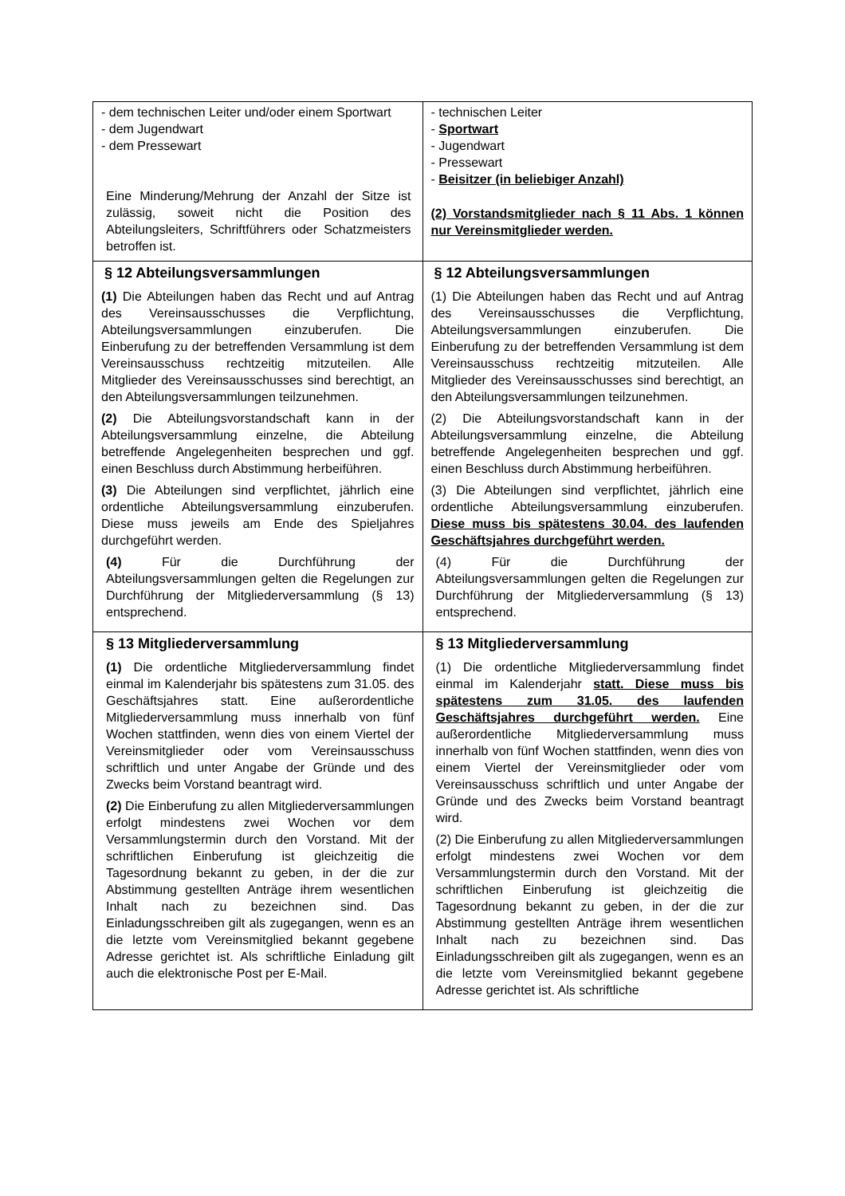| - dem technischen Leiter und/oder einem Sportwart - dem Jugendwart - dem Pressewart Eine Minderung/Mehrung der Anzahl der Sitze ist zulässig, soweit nicht die Position des Abteilungsleiters, Schriftführers oder Schatzmeisters betroffen ist. | - technischen Leiter - Sportwart - Jugendwart - Pressewart - Beisitzer (in beliebiger Anzahl) (2) Vorstandsmitglieder nach § 11 Abs. 1 können nur Vereinsmitglieder werden. |
| § 12 Abteilungsversammlungen (1) Die Abteilungen haben das Recht und auf Antrag des Vereinsausschusses die Verpflichtung, Abteilungsversammlungen einzuberufen. Die Einberufung zu der betreffenden Versammlung ist dem Vereinsausschuss rechtzeitig mitzuteilen. Alle Mitglieder des Vereinsausschusses sind berechtigt, an den Abteilungsversammlungen teilzunehmen. (2) Die Abteilungsvorstandschaft kann in der Abteilungsversammlung einzelne, die Abteilung betreffende Angelegenheiten besprechen und ggf. einen Beschluss durch Abstimmung herbeiführen. (3) Die Abteilungen sind verpflichtet, jährlich eine ordentliche Abteilungsversammlung einzuberufen. Diese muss jeweils am Ende des Spieljahres durchgeführt werden. (4) Für die Durchführung der Abteilungsversammlungen gelten die Regelungen zur Durchführung der Mitgliederversammlung (§ 13) entsprechend. | § 12 Abteilungsversammlungen (1) Die Abteilungen haben das Recht und auf Antrag des Vereinsausschusses die Verpflichtung, Abteilungsversammlungen einzuberufen. Die Einberufung zu der betreffenden Versammlung ist dem Vereinsausschuss rechtzeitig mitzuteilen. Alle Mitglieder des Vereinsausschusses sind berechtigt, an den Abteilungsversammlungen teilzunehmen. (2) Die Abteilungsvorstandschaft kann in der Abteilungsversammlung einzelne, die Abteilung betreffende Angelegenheiten besprechen und ggf. einen Beschluss durch Abstimmung herbeiführen. (3) Die Abteilungen sind verpflichtet, jährlich eine ordentliche Abteilungsversammlung einzuberufen. Diese muss bis spätestens 30.04. des laufenden Geschäftsjahres durchgeführt werden. (4) Für die Durchführung der Abteilungsversammlungen gelten die Regelungen zur Durchführung der Mitgliederversammlung (§ 13) entsprechend. |
| § 13 Mitgliederversammlung (1) Die ordentliche Mitgliederversammlung findet einmal im Kalenderjahr bis spätestens zum 31.05. des Geschäftsjahres statt. Eine außerordentliche Mitgliederversammlung muss innerhalb von fünf Wochen stattfinden, wenn dies von einem Viertel der Vereinsmitglieder oder vom Vereinsausschuss schriftlich und unter Angabe der Gründe und des Zwecks beim Vorstand beantragt wird. (2) Die Einberufung zu allen Mitgliederversammlungen erfolgt mindestens zwei Wochen vor dem Versammlungstermin durch den Vorstand. Mit der schriftlichen Einberufung ist gleichzeitig die Tagesordnung bekannt zu geben, in der die zur Abstimmung gestellten Anträge ihrem wesentlichen Inhalt nach zu bezeichnen sind. Das Einladungsschreiben gilt als zugegangen, wenn es an die letzte vom Vereinsmitglied bekannt gegebene Adresse gerichtet ist. Als schriftliche Einladung gilt auch die elektronische Post per E-Mail. | § 13 Mitgliederversammlung (1) Die ordentliche Mitgliederversammlung findet einmal im Kalenderjahr statt. Diese muss bis spätestens zum 31.05. des laufenden Geschäftsjahres durchgeführt werden. Eine außerordentliche Mitgliederversammlung muss innerhalb von fünf Wochen stattfinden, wenn dies von einem Viertel der Vereinsmitglieder oder vom Vereinsausschuss schriftlich und unter Angabe der Gründe und des Zwecks beim Vorstand beantragt wird. (2) Die Einberufung zu allen Mitgliederversammlungen erfolgt mindestens zwei Wochen vor dem Versammlungstermin durch den Vorstand. Mit der schriftlichen Einberufung ist gleichzeitig die Tagesordnung bekannt zu geben, in der die zur Abstimmung gestellten Anträge ihrem wesentlichen Inhalt nach zu bezeichnen sind. Das Einladungsschreiben gilt als zugegangen, wenn es an die letzte vom Vereinsmitglied bekannt gegebene Adresse gerichtet ist. Als schriftliche |